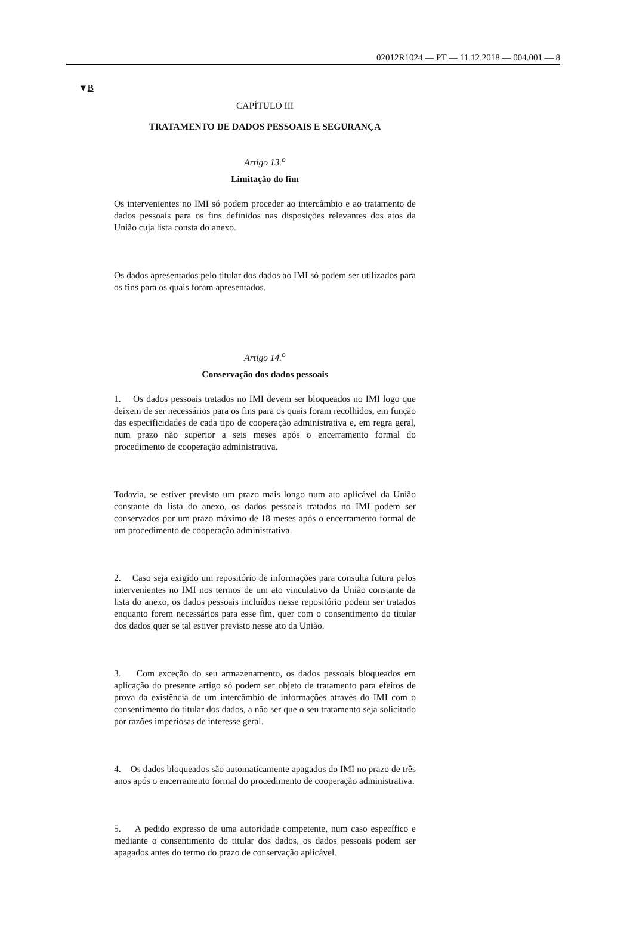02012R1024 — PT — 11.12.2018 — 004.001 — 8
▼B
CAPÍTULO III
TRATAMENTO DE DADOS PESSOAIS E SEGURANÇA
Artigo 13.<sup>o</sup>
Limitação do fim
Os intervenientes no IMI só podem proceder ao intercâmbio e ao tratamento de dados pessoais para os fins definidos nas disposições relevantes dos atos da União cuja lista consta do anexo.
Os dados apresentados pelo titular dos dados ao IMI só podem ser utilizados para os fins para os quais foram apresentados.
Artigo 14.<sup>o</sup>
Conservação dos dados pessoais
1. Os dados pessoais tratados no IMI devem ser bloqueados no IMI logo que deixem de ser necessários para os fins para os quais foram recolhidos, em função das especificidades de cada tipo de cooperação administrativa e, em regra geral, num prazo não superior a seis meses após o encerramento formal do procedimento de cooperação administrativa.
Todavia, se estiver previsto um prazo mais longo num ato aplicável da União constante da lista do anexo, os dados pessoais tratados no IMI podem ser conservados por um prazo máximo de 18 meses após o encerramento formal de um procedimento de cooperação administrativa.
2. Caso seja exigido um repositório de informações para consulta futura pelos intervenientes no IMI nos termos de um ato vinculativo da União constante da lista do anexo, os dados pessoais incluídos nesse repositório podem ser tratados enquanto forem necessários para esse fim, quer com o consentimento do titular dos dados quer se tal estiver previsto nesse ato da União.
3. Com exceção do seu armazenamento, os dados pessoais bloqueados em aplicação do presente artigo só podem ser objeto de tratamento para efeitos de prova da existência de um intercâmbio de informações através do IMI com o consentimento do titular dos dados, a não ser que o seu tratamento seja solicitado por razões imperiosas de interesse geral.
4. Os dados bloqueados são automaticamente apagados do IMI no prazo de três anos após o encerramento formal do procedimento de cooperação administrativa.
5. A pedido expresso de uma autoridade competente, num caso específico e mediante o consentimento do titular dos dados, os dados pessoais podem ser apagados antes do termo do prazo de conservação aplicável.